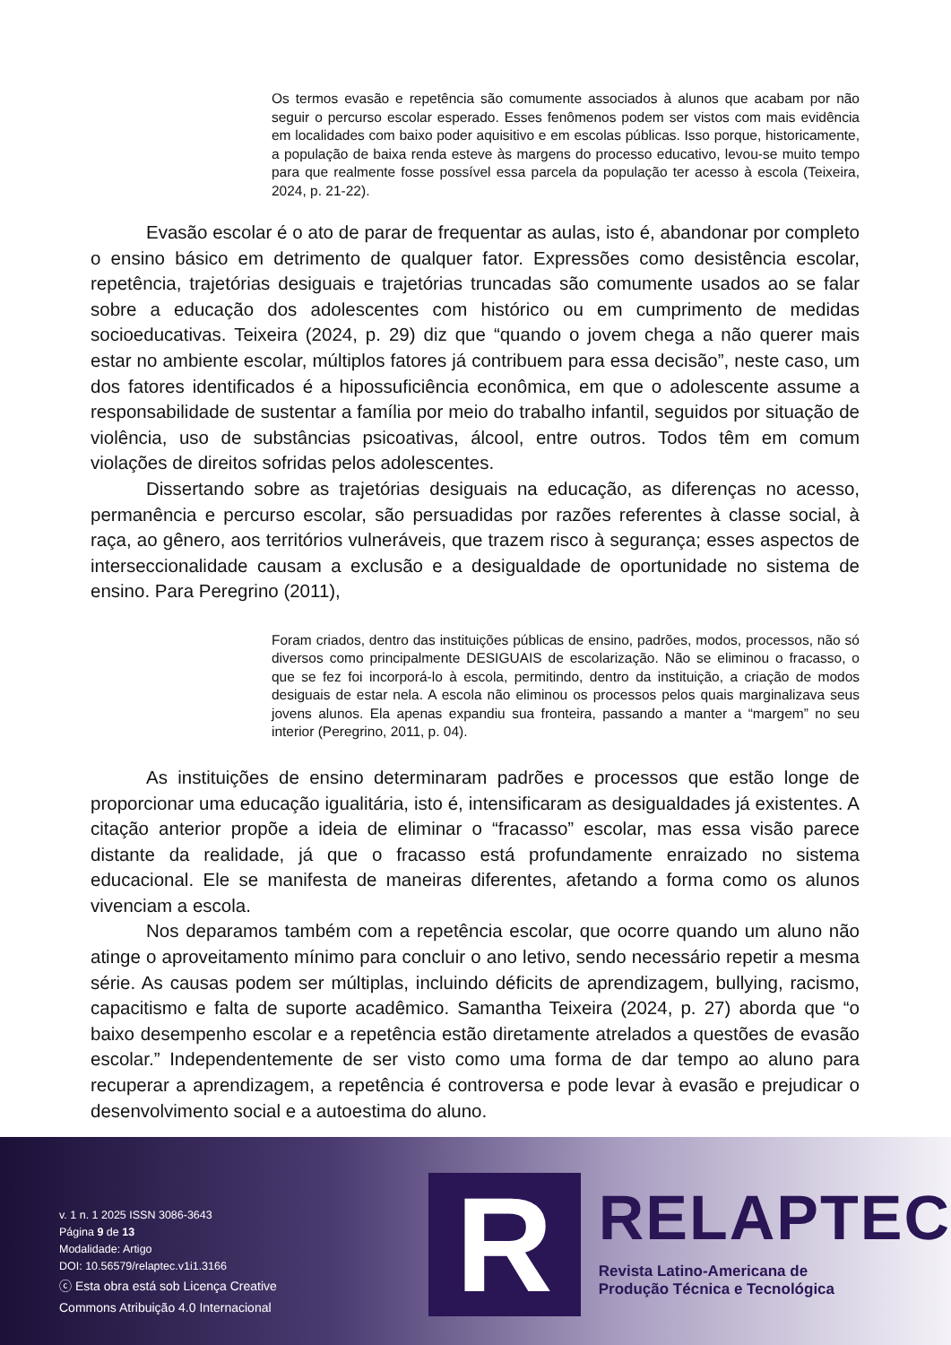Os termos evasão e repetência são comumente associados à alunos que acabam por não seguir o percurso escolar esperado. Esses fenômenos podem ser vistos com mais evidência em localidades com baixo poder aquisitivo e em escolas públicas. Isso porque, historicamente, a população de baixa renda esteve às margens do processo educativo, levou-se muito tempo para que realmente fosse possível essa parcela da população ter acesso à escola (Teixeira, 2024, p. 21-22).
Evasão escolar é o ato de parar de frequentar as aulas, isto é, abandonar por completo o ensino básico em detrimento de qualquer fator. Expressões como desistência escolar, repetência, trajetórias desiguais e trajetórias truncadas são comumente usados ao se falar sobre a educação dos adolescentes com histórico ou em cumprimento de medidas socioeducativas. Teixeira (2024, p. 29) diz que “quando o jovem chega a não querer mais estar no ambiente escolar, múltiplos fatores já contribuem para essa decisão”, neste caso, um dos fatores identificados é a hipossuficiência econômica, em que o adolescente assume a responsabilidade de sustentar a família por meio do trabalho infantil, seguidos por situação de violência, uso de substâncias psicoativas, álcool, entre outros. Todos têm em comum violações de direitos sofridas pelos adolescentes.
Dissertando sobre as trajetórias desiguais na educação, as diferenças no acesso, permanência e percurso escolar, são persuadidas por razões referentes à classe social, à raça, ao gênero, aos territórios vulneráveis, que trazem risco à segurança; esses aspectos de interseccionalidade causam a exclusão e a desigualdade de oportunidade no sistema de ensino. Para Peregrino (2011),
Foram criados, dentro das instituições públicas de ensino, padrões, modos, processos, não só diversos como principalmente DESIGUAIS de escolarização. Não se eliminou o fracasso, o que se fez foi incorporá-lo à escola, permitindo, dentro da instituição, a criação de modos desiguais de estar nela. A escola não eliminou os processos pelos quais marginalizava seus jovens alunos. Ela apenas expandiu sua fronteira, passando a manter a “margem” no seu interior (Peregrino, 2011, p. 04).
As instituições de ensino determinaram padrões e processos que estão longe de proporcionar uma educação igualitária, isto é, intensificaram as desigualdades já existentes. A citação anterior propõe a ideia de eliminar o “fracasso” escolar, mas essa visão parece distante da realidade, já que o fracasso está profundamente enraizado no sistema educacional. Ele se manifesta de maneiras diferentes, afetando a forma como os alunos vivenciam a escola.
Nos deparamos também com a repetência escolar, que ocorre quando um aluno não atinge o aproveitamento mínimo para concluir o ano letivo, sendo necessário repetir a mesma série. As causas podem ser múltiplas, incluindo déficits de aprendizagem, bullying, racismo, capacitismo e falta de suporte acadêmico. Samantha Teixeira (2024, p. 27) aborda que “o baixo desempenho escolar e a repetência estão diretamente atrelados a questões de evasão escolar.” Independentemente de ser visto como uma forma de dar tempo ao aluno para recuperar a aprendizagem, a repetência é controversa e pode levar à evasão e prejudicar o desenvolvimento social e a autoestima do aluno.
v. 1 n. 1 2025 ISSN 3086-3643
Página 9 de 13
Modalidade: Artigo
DOI: 10.56579/relaptec.v1i1.3166
ⓒ Esta obra está sob Licença Creative
Commons Atribuição 4.0 Internacional
R
RELAPTEC
Revista Latino-Americana de
Produção Técnica e Tecnológica